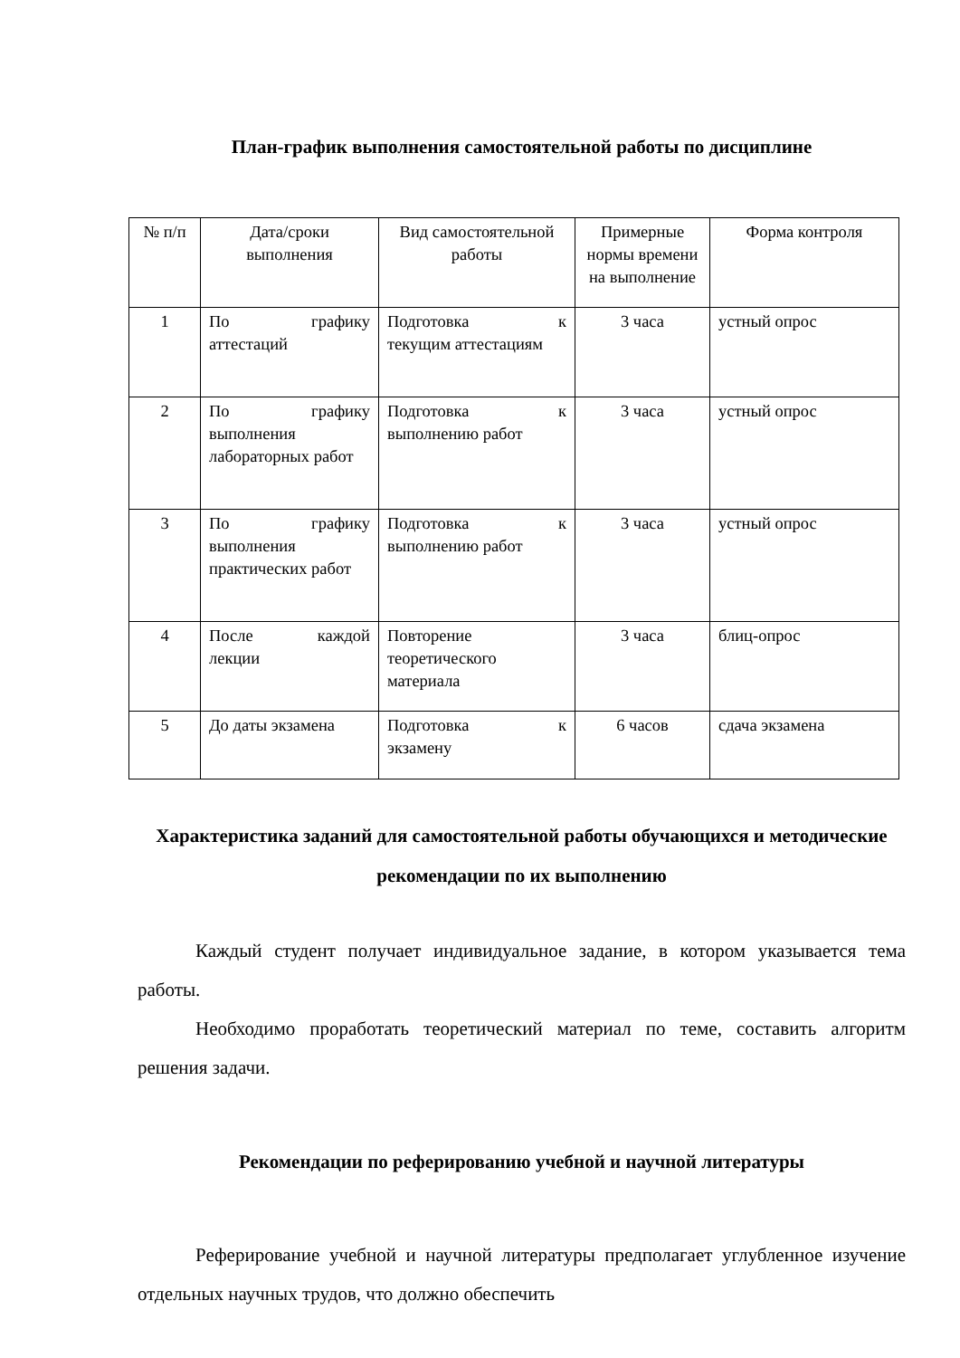План-график выполнения самостоятельной работы по дисциплине
| № п/п | Дата/сроки выполнения | Вид самостоятельной работы | Примерные нормы времени на выполнение | Форма контроля |
| 1 | По графику аттестаций | Подготовка к текущим аттестациям | 3 часа | устный опрос |
| 2 | По графику выполнения лабораторных работ | Подготовка к выполнению работ | 3 часа | устный опрос |
| 3 | По графику выполнения практических работ | Подготовка к выполнению работ | 3 часа | устный опрос |
| 4 | После каждой лекции | Повторение теоретического материала | 3 часа | блиц-опрос |
| 5 | До даты экзамена | Подготовка к экзамену | 6 часов | сдача экзамена |
Характеристика заданий для самостоятельной работы обучающихся и методические рекомендации по их выполнению
Каждый студент получает индивидуальное задание, в котором указывается тема работы.
Необходимо проработать теоретический материал по теме, составить алгоритм решения задачи.
Рекомендации по реферированию учебной и научной литературы
Реферирование учебной и научной литературы предполагает углубленное изучение отдельных научных трудов, что должно обеспечить